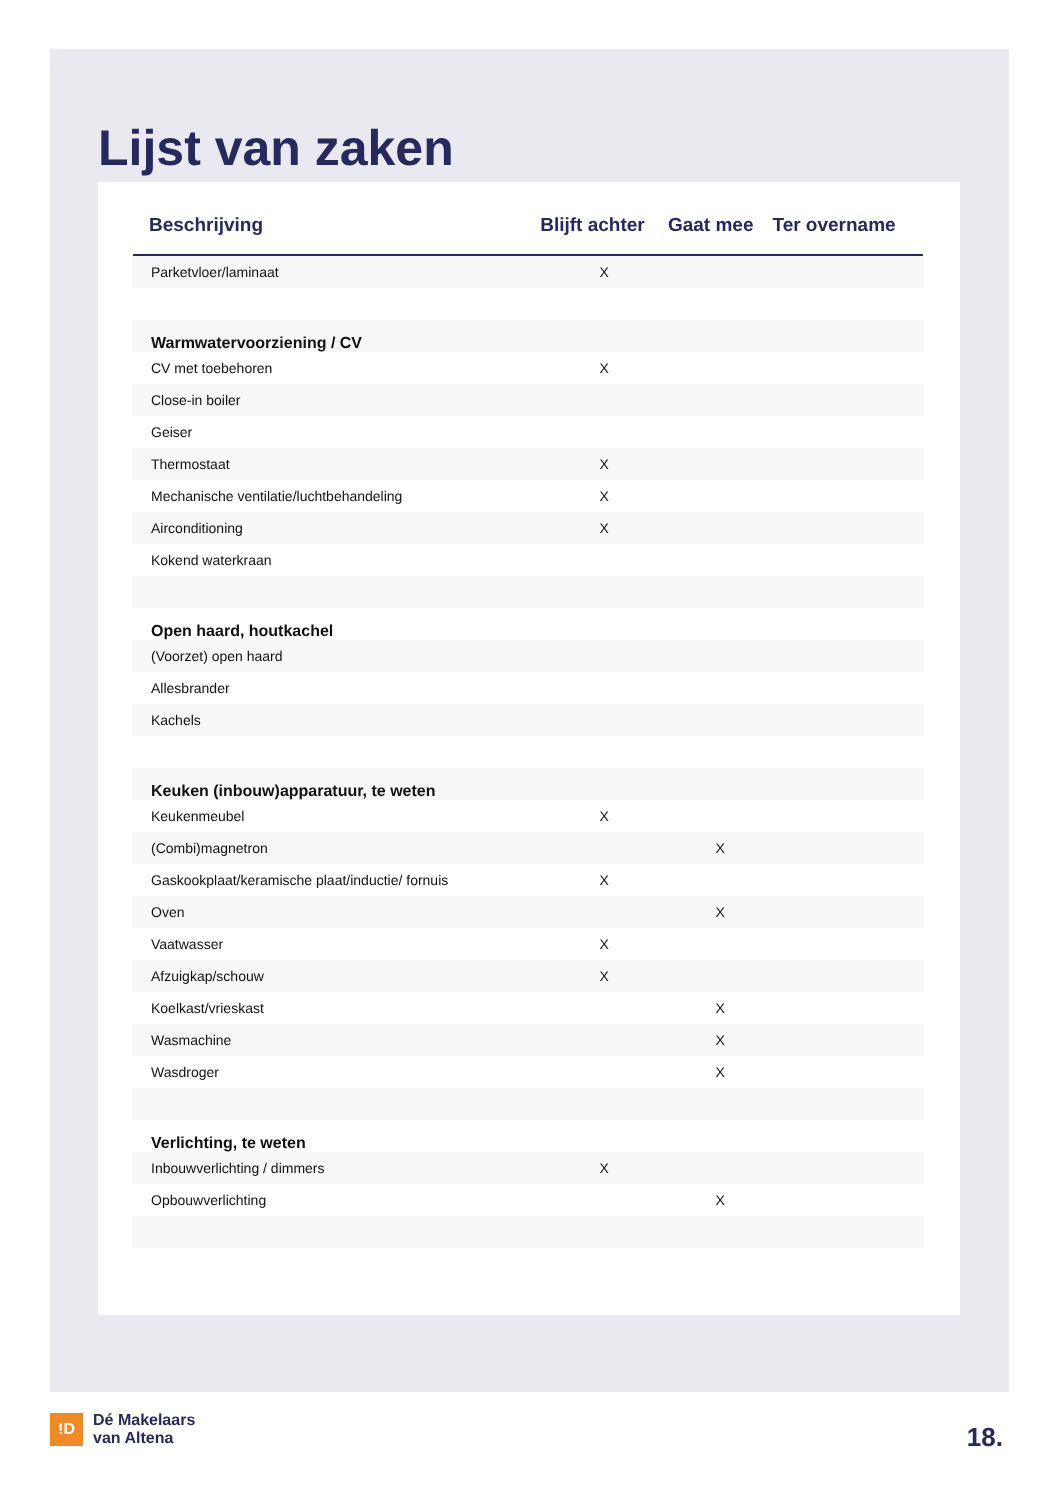Lijst van zaken
| Beschrijving | Blijft achter | Gaat mee | Ter overname |
| --- | --- | --- | --- |
| Parketvloer/laminaat | X | | |
| Warmwatervoorziening / CV | | | |
| CV met toebehoren | X | | |
| Close-in boiler | | | |
| Geiser | | | |
| Thermostaat | X | | |
| Mechanische ventilatie/luchtbehandeling | X | | |
| Airconditioning | X | | |
| Kokend waterkraan | | | |
| Open haard, houtkachel | | | |
| (Voorzet) open haard | | | |
| Allesbrander | | | |
| Kachels | | | |
| Keuken (inbouw)apparatuur, te weten | | | |
| Keukenmeubel | X | | |
| (Combi)magnetron | | X | |
| Gaskookplaat/keramische plaat/inductie/ fornuis | X | | |
| Oven | | X | |
| Vaatwasser | X | | |
| Afzuigkap/schouw | X | | |
| Koelkast/vrieskast | | X | |
| Wasmachine | | X | |
| Wasdroger | | X | |
| Verlichting, te weten | | | |
| Inbouwverlichting / dimmers | X | | |
| Opbouwverlichting | | X | |
!D
Dé Makelaars
van Altena
18.